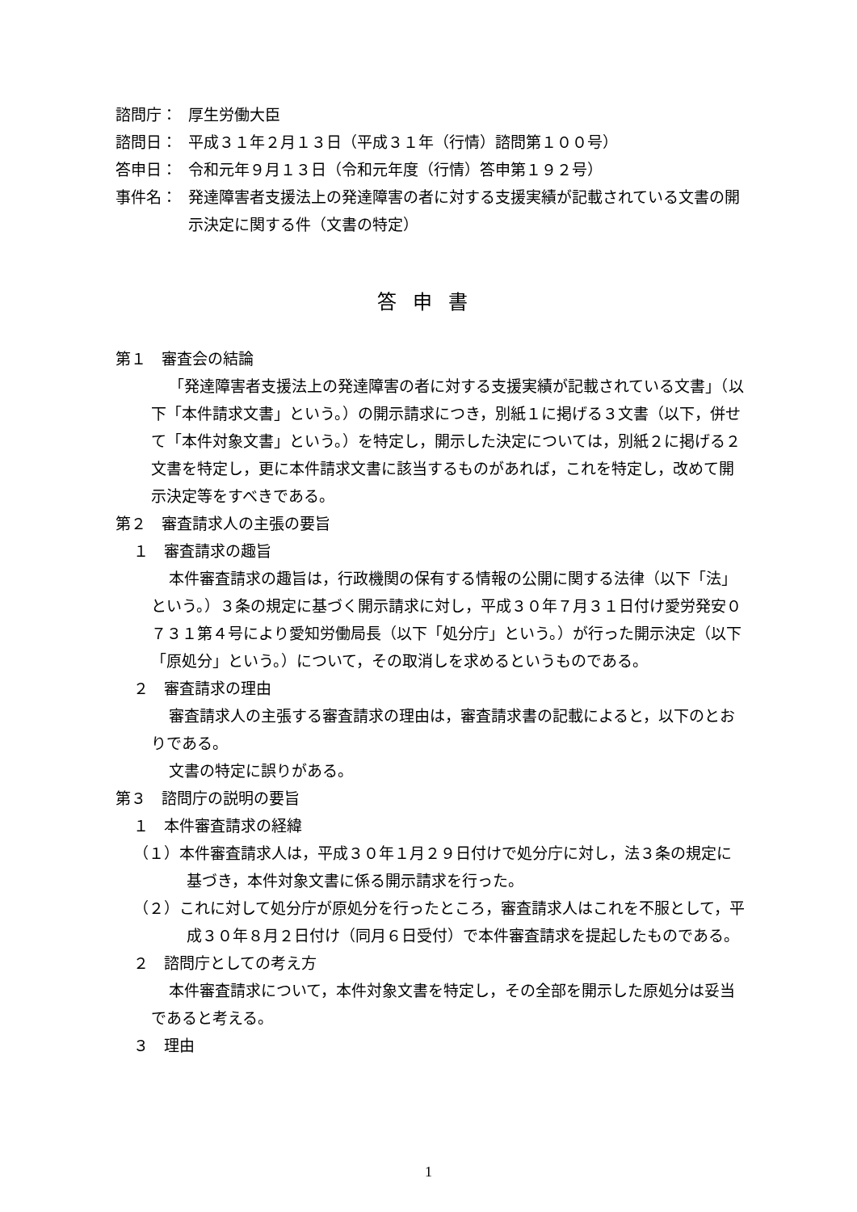諮問庁： 厚生労働大臣
諮問日： 平成３１年２月１３日（平成３１年（行情）諮問第１００号）
答申日： 令和元年９月１３日（令和元年度（行情）答申第１９２号）
事件名： 発達障害者支援法上の発達障害の者に対する支援実績が記載されている文書の開示決定に関する件（文書の特定）
答申書
第１　審査会の結論
「発達障害者支援法上の発達障害の者に対する支援実績が記載されている文書」（以下「本件請求文書」という。）の開示請求につき，別紙１に掲げる３文書（以下，併せて「本件対象文書」という。）を特定し，開示した決定については，別紙２に掲げる２文書を特定し，更に本件請求文書に該当するものがあれば，これを特定し，改めて開示決定等をすべきである。
第２　審査請求人の主張の要旨
１　審査請求の趣旨
本件審査請求の趣旨は，行政機関の保有する情報の公開に関する法律（以下「法」という。）３条の規定に基づく開示請求に対し，平成３０年７月３１日付け愛労発安０７３１第４号により愛知労働局長（以下「処分庁」という。）が行った開示決定（以下「原処分」という。）について，その取消しを求めるというものである。
２　審査請求の理由
審査請求人の主張する審査請求の理由は，審査請求書の記載によると，以下のとおりである。
文書の特定に誤りがある。
第３　諮問庁の説明の要旨
１　本件審査請求の経緯
（１）本件審査請求人は，平成３０年１月２９日付けで処分庁に対し，法３条の規定に基づき，本件対象文書に係る開示請求を行った。
（２）これに対して処分庁が原処分を行ったところ，審査請求人はこれを不服として，平成３０年８月２日付け（同月６日受付）で本件審査請求を提起したものである。
２　諮問庁としての考え方
本件審査請求について，本件対象文書を特定し，その全部を開示した原処分は妥当であると考える。
３　理由
1